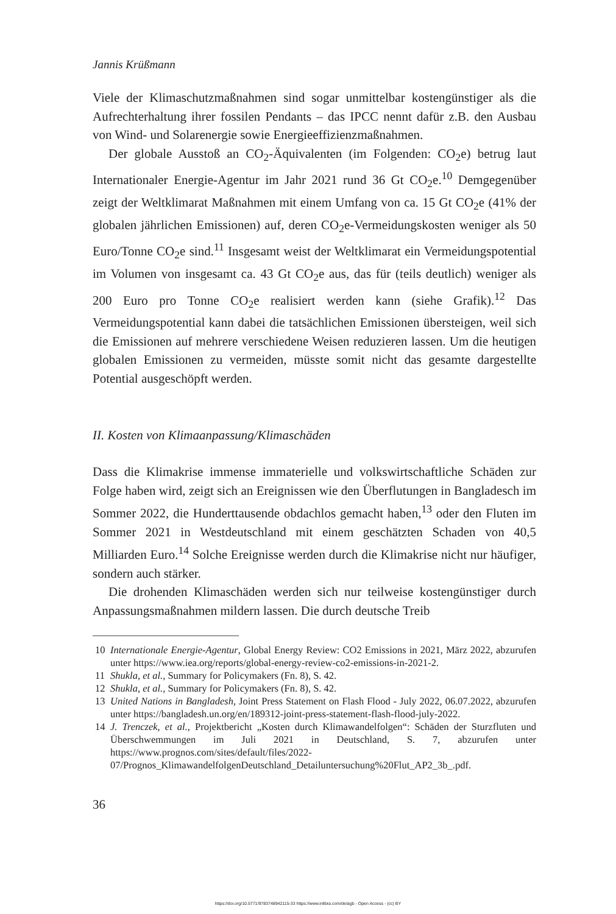Jannis Krüßmann
Viele der Klimaschutzmaßnahmen sind sogar unmittelbar kostengünstiger als die Aufrechterhaltung ihrer fossilen Pendants – das IPCC nennt dafür z.B. den Ausbau von Wind- und Solarenergie sowie Energieeffizienzmaß­nahmen.
Der globale Ausstoß an CO<sub>2</sub>-Äquivalenten (im Folgenden: CO<sub>2</sub>e) betrug laut Internationaler Energie-Agentur im Jahr 2021 rund 36 Gt CO<sub>2</sub>e.<sup>10</sup> Dem­gegenüber zeigt der Weltklimarat Maßnahmen mit einem Umfang von ca. 15 Gt CO<sub>2</sub>e (41% der globalen jährlichen Emissionen) auf, deren CO<sub>2</sub>e-Ver­meidungskosten weniger als 50 Euro/Tonne CO<sub>2</sub>e sind.<sup>11</sup> Insgesamt weist der Weltklimarat ein Vermeidungspotential im Volumen von insgesamt ca. 43 Gt CO<sub>2</sub>e aus, das für (teils deutlich) weniger als 200 Euro pro Tonne CO<sub>2</sub>e realisiert werden kann (siehe Grafik).<sup>12</sup> Das Vermeidungspotential kann dabei die tatsächlichen Emissionen übersteigen, weil sich die Emissio­nen auf mehrere verschiedene Weisen reduzieren lassen. Um die heutigen globalen Emissionen zu vermeiden, müsste somit nicht das gesamte darge­stellte Potential ausgeschöpft werden.
II. Kosten von Klimaanpassung/Klimaschäden
Dass die Klimakrise immense immaterielle und volkswirtschaftliche Schä­den zur Folge haben wird, zeigt sich an Ereignissen wie den Überflutungen in Bangladesch im Sommer 2022, die Hunderttausende obdachlos gemacht haben,<sup>13</sup> oder den Fluten im Sommer 2021 in Westdeutschland mit einem geschätzten Schaden von 40,5 Milliarden Euro.<sup>14</sup> Solche Ereignisse werden durch die Klimakrise nicht nur häufiger, sondern auch stärker.
Die drohenden Klimaschäden werden sich nur teilweise kostengünstiger durch Anpassungsmaßnahmen mildern lassen. Die durch deutsche Treib­
10 Internationale Energie-Agentur, Global Energy Review: CO2 Emissions in 2021, März 2022, abzurufen unter https://www.iea.org/reports/global-energy-review-co2-emissions-in-2021-2.
11 Shukla, et al., Summary for Policymakers (Fn. 8), S. 42.
12 Shukla, et al., Summary for Policymakers (Fn. 8), S. 42.
13 United Nations in Bangladesh, Joint Press Statement on Flash Flood - July 2022, 06.07.2022, abzurufen unter https://bangladesh.un.org/en/189312-joint-press-statement-flash-flood-july-2022.
14 J. Trenczek, et al., Projektbericht „Kosten durch Klimawandelfolgen“: Schäden der Sturzfluten und Überschwemmungen im Juli 2021 in Deutschland, S. 7, abzurufen unter https://www.prognos.com/sites/default/files/2022-07/Prognos_KlimawandelfolgenDeutschland_Detailuntersuchung%20Flut_AP2_3b_.pdf.
36
https://doi.org/10.5771/9783748942115-33 https://www.inlibra.com/de/agb - Open Access - (cc) BY